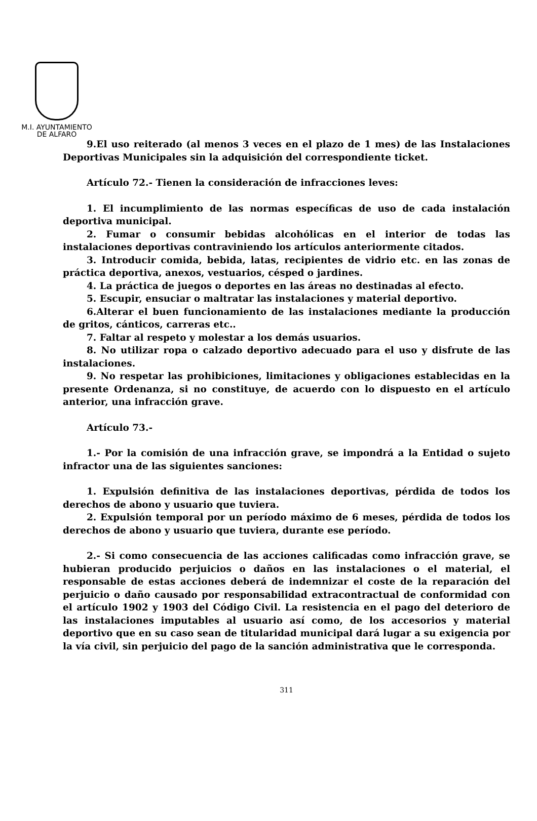M.I. AYUNTAMIENTO
DE ALFARO
9.El uso reiterado (al menos 3 veces en el plazo de 1 mes) de las Instalaciones Deportivas Municipales sin la adquisición del correspondiente ticket.
Artículo 72.- Tienen la consideración de infracciones leves:
1. El incumplimiento de las normas específicas de uso de cada instalación deportiva municipal.
2. Fumar o consumir bebidas alcohólicas en el interior de todas las instalaciones deportivas contraviniendo los artículos anteriormente citados.
3. Introducir comida, bebida, latas, recipientes de vidrio etc. en las zonas de práctica deportiva, anexos, vestuarios, césped o jardines.
4. La práctica de juegos o deportes en las áreas no destinadas al efecto.
5. Escupir, ensuciar o maltratar las instalaciones y material deportivo.
6.Alterar el buen funcionamiento de las instalaciones mediante la producción de gritos, cánticos, carreras etc..
7. Faltar al respeto y molestar a los demás usuarios.
8. No utilizar ropa o calzado deportivo adecuado para el uso y disfrute de las instalaciones.
9. No respetar las prohibiciones, limitaciones y obligaciones establecidas en la presente Ordenanza, si no constituye, de acuerdo con lo dispuesto en el artículo anterior, una infracción grave.
Artículo 73.-
1.- Por la comisión de una infracción grave, se impondrá a la Entidad o sujeto infractor una de las siguientes sanciones:
1. Expulsión definitiva de las instalaciones deportivas, pérdida de todos los derechos de abono y usuario que tuviera.
2. Expulsión temporal por un período máximo de 6 meses, pérdida de todos los derechos de abono y usuario que tuviera, durante ese período.
2.- Si como consecuencia de las acciones calificadas como infracción grave, se hubieran producido perjuicios o daños en las instalaciones o el material, el responsable de estas acciones deberá de indemnizar el coste de la reparación del perjuicio o daño causado por responsabilidad extracontractual de conformidad con el artículo 1902 y 1903 del Código Civil. La resistencia en el pago del deterioro de las instalaciones imputables al usuario así como, de los accesorios y material deportivo que en su caso sean de titularidad municipal dará lugar a su exigencia por la vía civil, sin perjuicio del pago de la sanción administrativa que le corresponda.
311